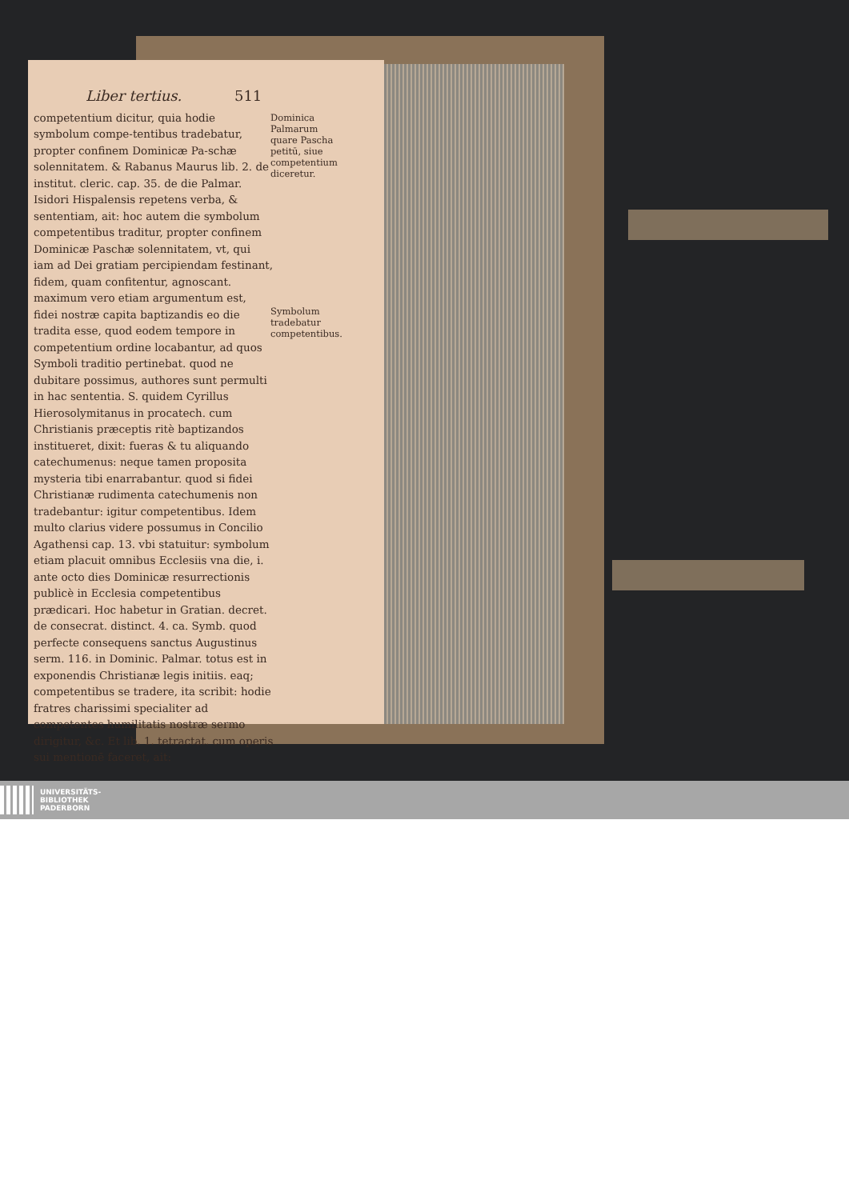Liber tertius. 511
competentium dicitur, quia hodie symbolum compe-tentibus tradebatur, propter confinem Dominicæ Pa-schæ solennitatem. & Rabanus Maurus lib. 2. de institut. cleric. cap. 35. de die Palmar. Isidori Hispalensis repetens verba, & sententiam, ait: hoc autem die symbolum competentibus traditur, propter confinem Dominicæ Paschæ solennitatem, vt, qui iam ad Dei gratiam percipiendam festinant, fidem, quam confitentur, agnoscant. maximum vero etiam argumentum est, fidei nostræ capita baptizandis eo die tradita esse, quod eodem tempore in competentium ordine locabantur, ad quos Symboli traditio pertinebat. quod ne dubitare possimus, authores sunt permulti in hac sententia. S. quidem Cyrillus Hierosolymitanus in procatech. cum Christianis præceptis ritè baptizandos institueret, dixit: fueras & tu aliquando catechumenus: neque tamen proposita mysteria tibi enarrabantur. quod si fidei Christianæ rudimenta catechumenis non tradebantur: igitur competentibus. Idem multo clarius videre possumus in Concilio Agathensi cap. 13. vbi statuitur: symbolum etiam placuit omnibus Ecclesiis vna die, i. ante octo dies Dominicæ resurrectionis publicè in Ecclesia competentibus prædicari. Hoc habetur in Gratian. decret. de consecrat. distinct. 4. ca. Symb. quod perfecte consequens sanctus Augustinus serm. 116. in Dominic. Palmar. totus est in exponendis Christianæ legis initiis. eaq; competentibus se tradere, ita scribit: hodie fratres charissimi specialiter ad competentes humilitatis nostræ sermo dirigitur, &c. Et lib. 1. tetractat. cum operis sui mentionē faceret, ait:
Dominica Palmarum quare Pascha petitū, siue competentium diceretur.
Symbolum tradebatur competentibus.
UNIVERSITÄTS-
BIBLIOTHEK
PADERBORN